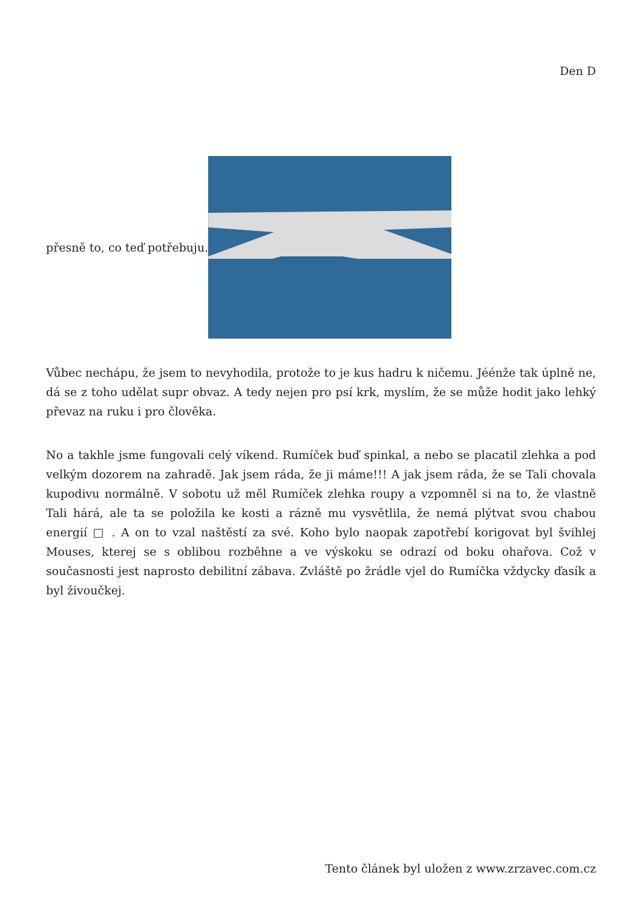Den D
přesně to, co teď potřebuju.
Vůbec nechápu, že jsem to nevyhodila, protože to je kus hadru k ničemu. Jéénže tak úplně ne, dá se z toho udělat supr obvaz. A tedy nejen pro psí krk, myslím, že se může hodit jako lehký převaz na ruku i pro člověka.
No a takhle jsme fungovali celý víkend. Rumíček buď spinkal, a nebo se placatil zlehka a pod velkým dozorem na zahradě. Jak jsem ráda, že ji máme!!! A jak jsem ráda, že se Tali chovala kupodivu normálně. V sobotu už měl Rumíček zlehka roupy a vzpomněl si na to, že vlastně Tali hárá, ale ta se položila ke kosti a rázně mu vysvětlila, že nemá plýtvat svou chabou energií □ . A on to vzal naštěstí za své. Koho bylo naopak zapotřebí korigovat byl švihlej Mouses, kterej se s oblibou rozběhne a ve výskoku se odrazí od boku ohařova. Což v současnosti jest naprosto debilitní zábava. Zvláště po žrádle vjel do Rumíčka vždycky ďasík a byl živoučkej.
Tento článek byl uložen z www.zrzavec.com.cz